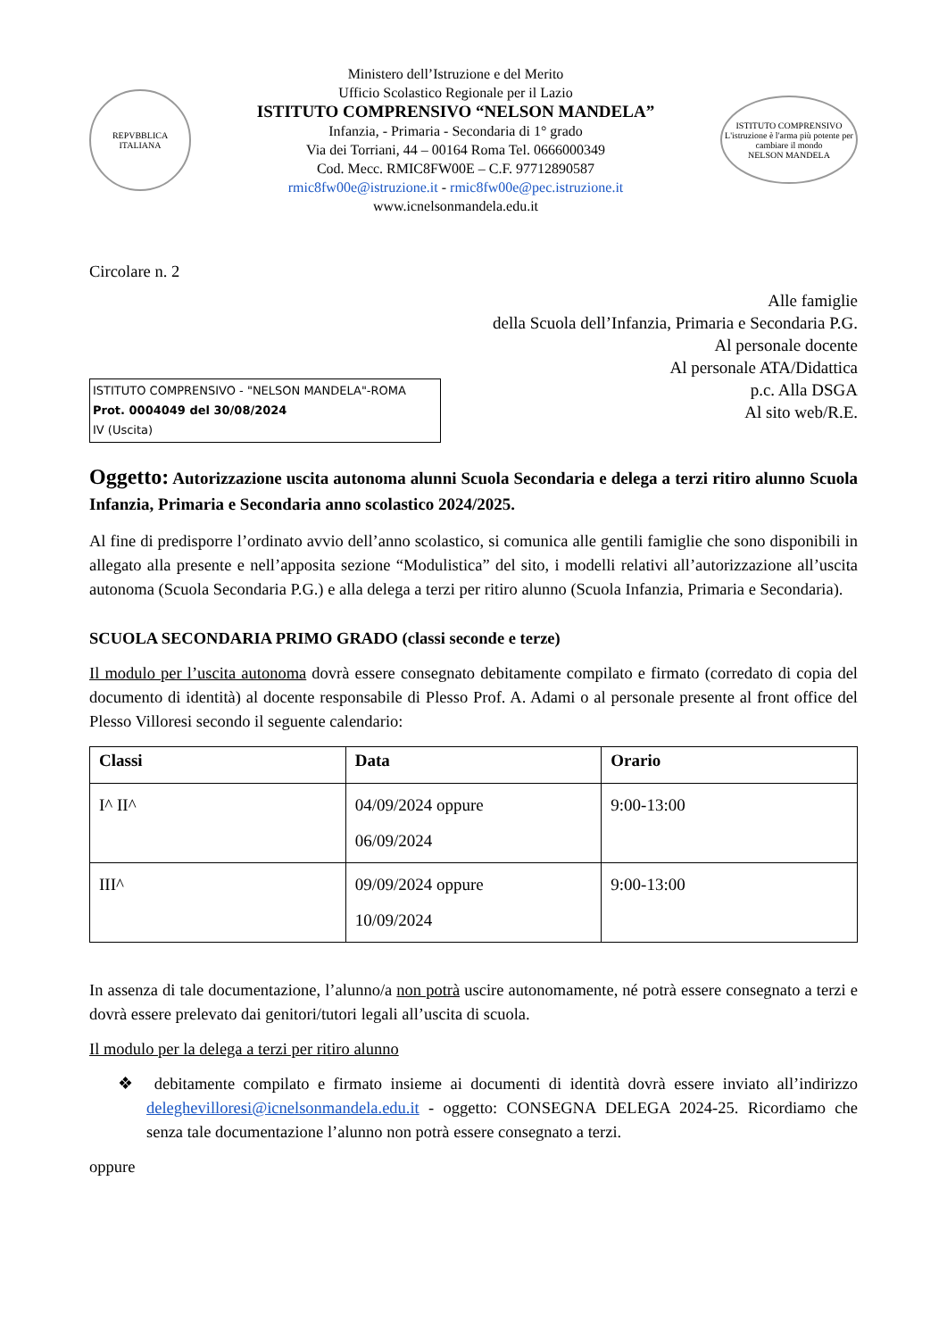REPVBBLICA ITALIANA
Ministero dell’Istruzione e del Merito
Ufficio Scolastico Regionale per il Lazio
ISTITUTO COMPRENSIVO “NELSON MANDELA”
Infanzia, - Primaria - Secondaria di 1° grado
Via dei Torriani, 44 – 00164 Roma Tel. 0666000349
Cod. Mecc. RMIC8FW00E – C.F. 97712890587
rmic8fw00e@istruzione.it - rmic8fw00e@pec.istruzione.it
www.icnelsonmandela.edu.it
ISTITUTO COMPRENSIVO
L'istruzione è l'arma più potente per cambiare il mondo
NELSON MANDELA
Circolare n. 2
Alle famiglie
della Scuola dell’Infanzia, Primaria e Secondaria P.G.
Al personale docente
Al personale ATA/Didattica
p.c. Alla DSGA
Al sito web/R.E.
ISTITUTO COMPRENSIVO - "NELSON MANDELA"-ROMA
Prot. 0004049 del 30/08/2024
IV (Uscita)
Oggetto: Autorizzazione uscita autonoma alunni Scuola Secondaria e delega a terzi ritiro alunno Scuola Infanzia, Primaria e Secondaria anno scolastico 2024/2025.
Al fine di predisporre l’ordinato avvio dell’anno scolastico, si comunica alle gentili famiglie che sono disponibili in allegato alla presente e nell’apposita sezione “Modulistica” del sito, i modelli relativi all’autorizzazione all’uscita autonoma (Scuola Secondaria P.G.) e alla delega a terzi per ritiro alunno (Scuola Infanzia, Primaria e Secondaria).
SCUOLA SECONDARIA PRIMO GRADO (classi seconde e terze)
Il modulo per l’uscita autonoma dovrà essere consegnato debitamente compilato e firmato (corredato di copia del documento di identità) al docente responsabile di Plesso Prof. A. Adami o al personale presente al front office del Plesso Villoresi secondo il seguente calendario:
| Classi | Data | Orario |
| --- | --- | --- |
| I^ II^ | 04/09/2024 oppure 06/09/2024 | 9:00-13:00 |
| III^ | 09/09/2024 oppure 10/09/2024 | 9:00-13:00 |
In assenza di tale documentazione, l’alunno/a non potrà uscire autonomamente, né potrà essere consegnato a terzi e dovrà essere prelevato dai genitori/tutori legali all’uscita di scuola.
Il modulo per la delega a terzi per ritiro alunno
❖ debitamente compilato e firmato insieme ai documenti di identità dovrà essere inviato all’indirizzo deleghevilloresi@icnelsonmandela.edu.it - oggetto: CONSEGNA DELEGA 2024-25. Ricordiamo che senza tale documentazione l’alunno non potrà essere consegnato a terzi.
oppure